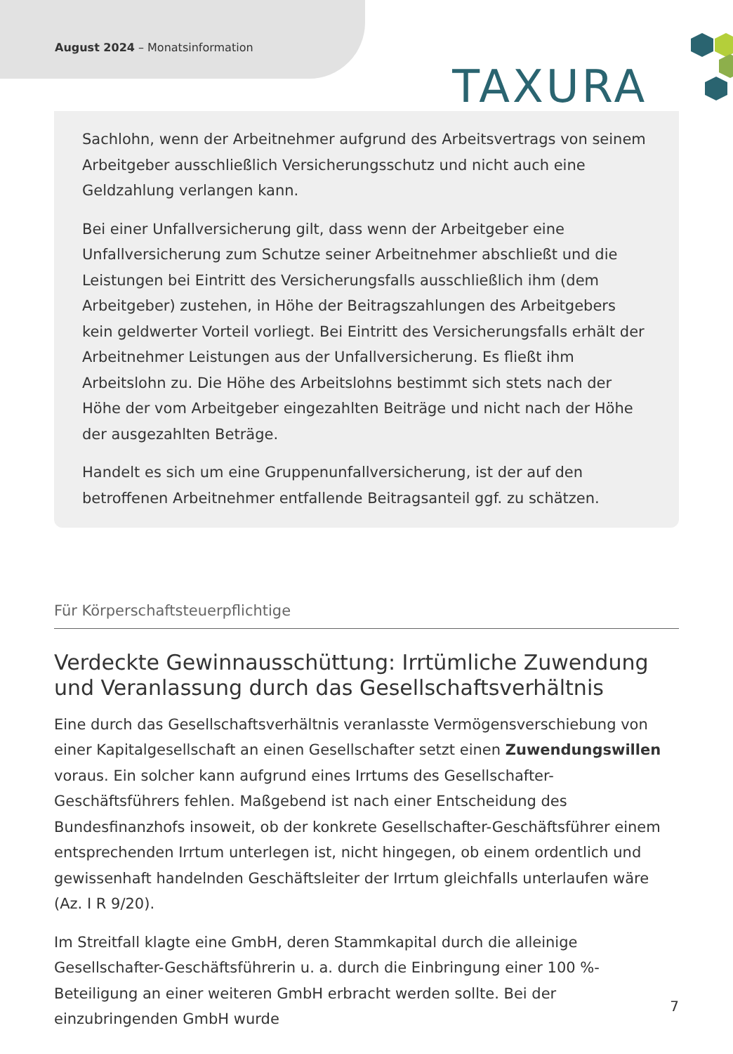August 2024 – Monatsinformation
TAXURA
Sachlohn, wenn der Arbeitnehmer aufgrund des Arbeitsvertrags von seinem Arbeitgeber ausschließlich Versicherungsschutz und nicht auch eine Geldzahlung verlangen kann.
Bei einer Unfallversicherung gilt, dass wenn der Arbeitgeber eine Unfallversicherung zum Schutze seiner Arbeitnehmer abschließt und die Leistungen bei Eintritt des Versicherungsfalls ausschließlich ihm (dem Arbeitgeber) zustehen, in Höhe der Beitragszahlungen des Arbeitgebers kein geldwerter Vorteil vorliegt. Bei Eintritt des Versicherungsfalls erhält der Arbeitnehmer Leistungen aus der Unfallversicherung. Es fließt ihm Arbeitslohn zu. Die Höhe des Arbeitslohns bestimmt sich stets nach der Höhe der vom Arbeitgeber eingezahlten Beiträge und nicht nach der Höhe der ausgezahlten Beträge.
Handelt es sich um eine Gruppenunfallversicherung, ist der auf den betroffenen Arbeitnehmer entfallende Beitragsanteil ggf. zu schätzen.
Für Körperschaftsteuerpflichtige
Verdeckte Gewinnausschüttung: Irrtümliche Zuwendung und Veranlassung durch das Gesellschaftsverhältnis
Eine durch das Gesellschaftsverhältnis veranlasste Vermögensverschiebung von einer Kapitalgesellschaft an einen Gesellschafter setzt einen Zuwendungswillen voraus. Ein solcher kann aufgrund eines Irrtums des Gesellschafter-Geschäftsführers fehlen. Maßgebend ist nach einer Entscheidung des Bundesfinanzhofs insoweit, ob der konkrete Gesellschafter-Geschäftsführer einem entsprechenden Irrtum unterlegen ist, nicht hingegen, ob einem ordentlich und gewissenhaft handelnden Geschäftsleiter der Irrtum gleichfalls unterlaufen wäre (Az. I R 9/20).
Im Streitfall klagte eine GmbH, deren Stammkapital durch die alleinige Gesellschafter-Geschäftsführerin u. a. durch die Einbringung einer 100 %-Beteiligung an einer weiteren GmbH erbracht werden sollte. Bei der einzubringenden GmbH wurde
7